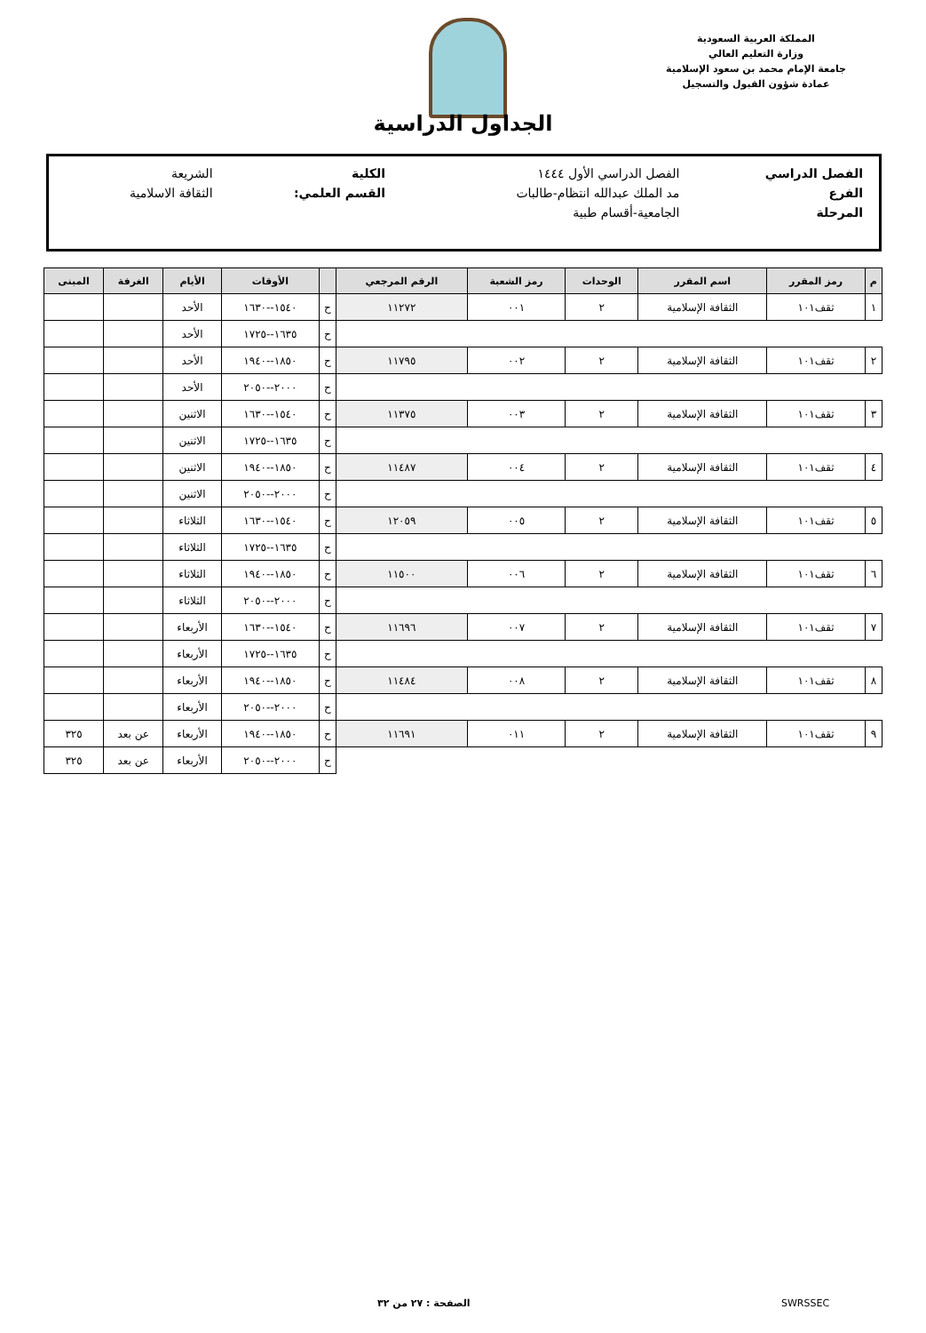المملكة العربية السعودية
وزارة التعليم العالي
جامعة الإمام محمد بن سعود الإسلامية
عمادة شؤون القبول والتسجيل
الجداول الدراسية
| الفصل الدراسي | الفصل الدراسي الأول ١٤٤٤ | الكلية | الشريعة |
| الفرع | مد الملك عبدالله انتظام-طالبات | القسم العلمي: | الثقافة الاسلامية |
| المرحلة | الجامعية-أقسام طبية | | |
| م | رمز المقرر | اسم المقرر | الوحدات | رمز الشعبة | الرقم المرجعي | | الأوقات | الأيام | الغرفة | المبنى |
| --- | --- | --- | --- | --- | --- | --- | --- | --- | --- | --- |
| ١ | ثقف١٠١ | الثقافة الإسلامية | ٢ | ٠٠١ | ١١٢٧٢ | ح | ١٥٤٠--١٦٣٠ | الأحد | | |
| | | | | | | ح | ١٦٣٥--١٧٢٥ | الأحد | | |
| ٢ | ثقف١٠١ | الثقافة الإسلامية | ٢ | ٠٠٢ | ١١٧٩٥ | ح | ١٨٥٠--١٩٤٠ | الأحد | | |
| | | | | | | ح | ٢٠٠٠--٢٠٥٠ | الأحد | | |
| ٣ | ثقف١٠١ | الثقافة الإسلامية | ٢ | ٠٠٣ | ١١٣٧٥ | ح | ١٥٤٠--١٦٣٠ | الاثنين | | |
| | | | | | | ح | ١٦٣٥--١٧٢٥ | الاثنين | | |
| ٤ | ثقف١٠١ | الثقافة الإسلامية | ٢ | ٠٠٤ | ١١٤٨٧ | ح | ١٨٥٠--١٩٤٠ | الاثنين | | |
| | | | | | | ح | ٢٠٠٠--٢٠٥٠ | الاثنين | | |
| ٥ | ثقف١٠١ | الثقافة الإسلامية | ٢ | ٠٠٥ | ١٢٠٥٩ | ح | ١٥٤٠--١٦٣٠ | الثلاثاء | | |
| | | | | | | ح | ١٦٣٥--١٧٢٥ | الثلاثاء | | |
| ٦ | ثقف١٠١ | الثقافة الإسلامية | ٢ | ٠٠٦ | ١١٥٠٠ | ح | ١٨٥٠--١٩٤٠ | الثلاثاء | | |
| | | | | | | ح | ٢٠٠٠--٢٠٥٠ | الثلاثاء | | |
| ٧ | ثقف١٠١ | الثقافة الإسلامية | ٢ | ٠٠٧ | ١١٦٩٦ | ح | ١٥٤٠--١٦٣٠ | الأربعاء | | |
| | | | | | | ح | ١٦٣٥--١٧٢٥ | الأربعاء | | |
| ٨ | ثقف١٠١ | الثقافة الإسلامية | ٢ | ٠٠٨ | ١١٤٨٤ | ح | ١٨٥٠--١٩٤٠ | الأربعاء | | |
| | | | | | | ح | ٢٠٠٠--٢٠٥٠ | الأربعاء | | |
| ٩ | ثقف١٠١ | الثقافة الإسلامية | ٢ | ٠١١ | ١١٦٩١ | ح | ١٨٥٠--١٩٤٠ | الأربعاء | عن بعد | ٣٢٥ |
| | | | | | | ح | ٢٠٠٠--٢٠٥٠ | الأربعاء | عن بعد | ٣٢٥ |
الصفحة : ٢٧ من ٣٢ SWRSSEC